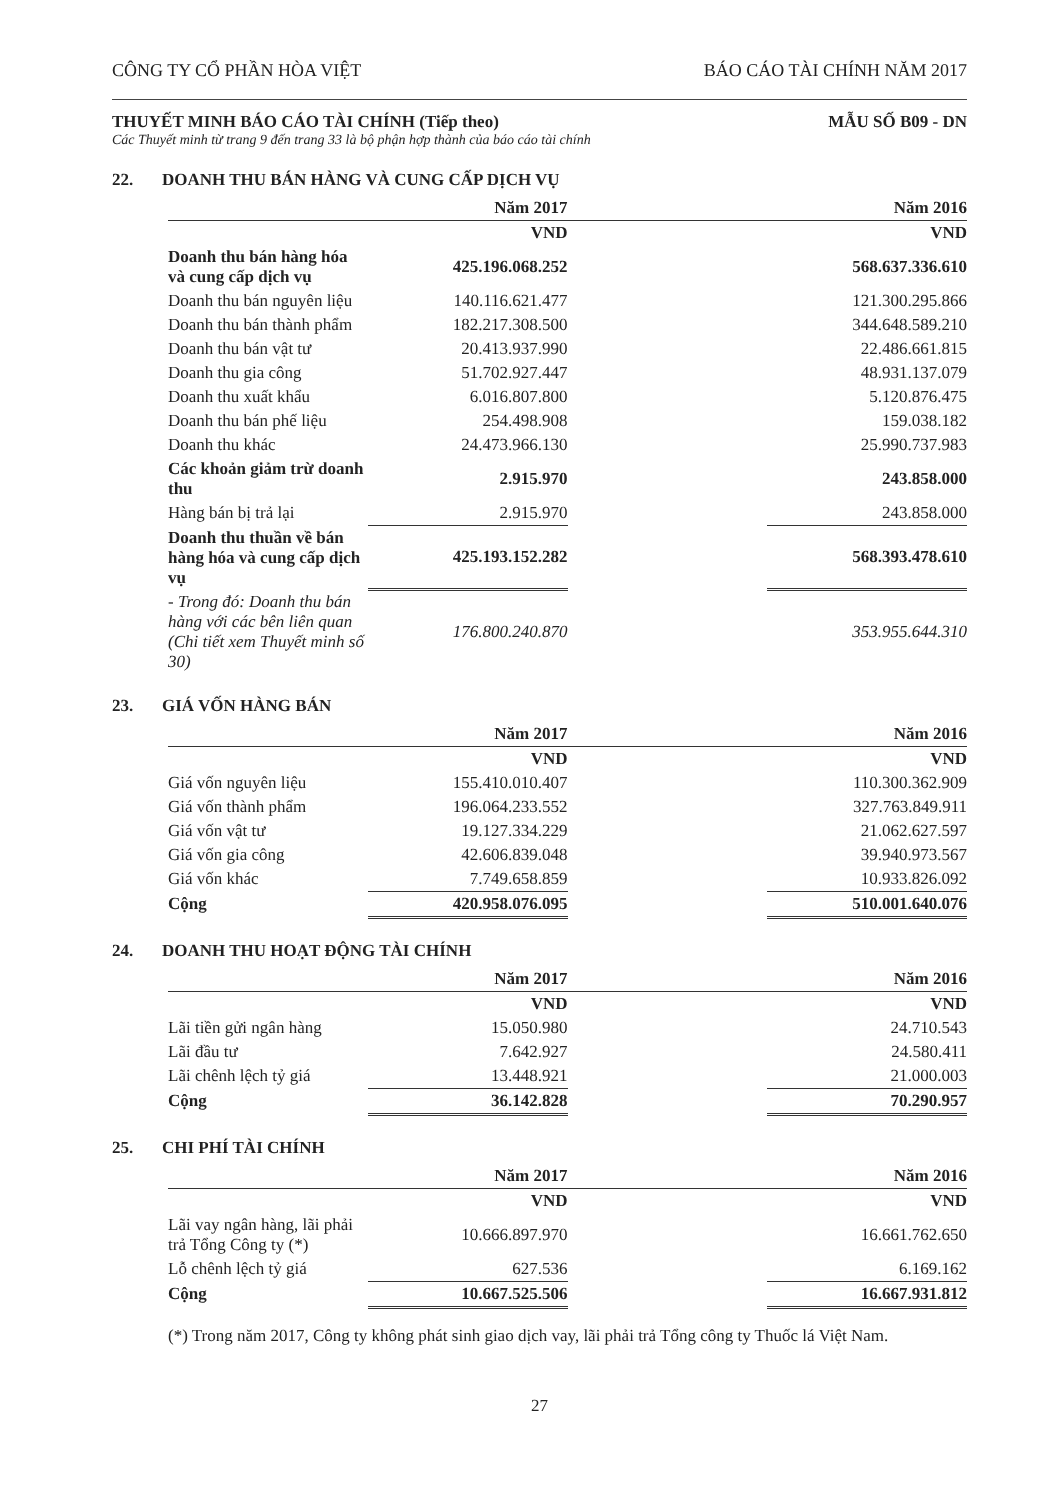CÔNG TY CỔ PHẦN HÒA VIỆT BÁO CÁO TÀI CHÍNH NĂM 2017
THUYẾT MINH BÁO CÁO TÀI CHÍNH (Tiếp theo) MẪU SỐ B09 - DN
Các Thuyết minh từ trang 9 đến trang 33 là bộ phận hợp thành của báo cáo tài chính
22. DOANH THU BÁN HÀNG VÀ CUNG CẤP DỊCH VỤ
| | Năm 2017 | | Năm 2016 |
| --- | --- | --- | --- |
| | VND | | VND |
| Doanh thu bán hàng hóa và cung cấp dịch vụ | 425.196.068.252 | | 568.637.336.610 |
| Doanh thu bán nguyên liệu | 140.116.621.477 | | 121.300.295.866 |
| Doanh thu bán thành phẩm | 182.217.308.500 | | 344.648.589.210 |
| Doanh thu bán vật tư | 20.413.937.990 | | 22.486.661.815 |
| Doanh thu gia công | 51.702.927.447 | | 48.931.137.079 |
| Doanh thu xuất khẩu | 6.016.807.800 | | 5.120.876.475 |
| Doanh thu bán phế liệu | 254.498.908 | | 159.038.182 |
| Doanh thu khác | 24.473.966.130 | | 25.990.737.983 |
| Các khoản giảm trừ doanh thu | 2.915.970 | | 243.858.000 |
| Hàng bán bị trả lại | 2.915.970 | | 243.858.000 |
| Doanh thu thuần về bán hàng hóa và cung cấp dịch vụ | 425.193.152.282 | | 568.393.478.610 |
| - Trong đó: Doanh thu bán hàng với các bên liên quan (Chi tiết xem Thuyết minh số 30) | 176.800.240.870 | | 353.955.644.310 |
23. GIÁ VỐN HÀNG BÁN
| | Năm 2017 | | Năm 2016 |
| --- | --- | --- | --- |
| | VND | | VND |
| Giá vốn nguyên liệu | 155.410.010.407 | | 110.300.362.909 |
| Giá vốn thành phẩm | 196.064.233.552 | | 327.763.849.911 |
| Giá vốn vật tư | 19.127.334.229 | | 21.062.627.597 |
| Giá vốn gia công | 42.606.839.048 | | 39.940.973.567 |
| Giá vốn khác | 7.749.658.859 | | 10.933.826.092 |
| Cộng | 420.958.076.095 | | 510.001.640.076 |
24. DOANH THU HOẠT ĐỘNG TÀI CHÍNH
| | Năm 2017 | | Năm 2016 |
| --- | --- | --- | --- |
| | VND | | VND |
| Lãi tiền gửi ngân hàng | 15.050.980 | | 24.710.543 |
| Lãi đầu tư | 7.642.927 | | 24.580.411 |
| Lãi chênh lệch tỷ giá | 13.448.921 | | 21.000.003 |
| Cộng | 36.142.828 | | 70.290.957 |
25. CHI PHÍ TÀI CHÍNH
| | Năm 2017 | | Năm 2016 |
| --- | --- | --- | --- |
| | VND | | VND |
| Lãi vay ngân hàng, lãi phải trả Tổng Công ty (*) | 10.666.897.970 | | 16.661.762.650 |
| Lỗ chênh lệch tỷ giá | 627.536 | | 6.169.162 |
| Cộng | 10.667.525.506 | | 16.667.931.812 |
(*) Trong năm 2017, Công ty không phát sinh giao dịch vay, lãi phải trả Tổng công ty Thuốc lá Việt Nam.
27